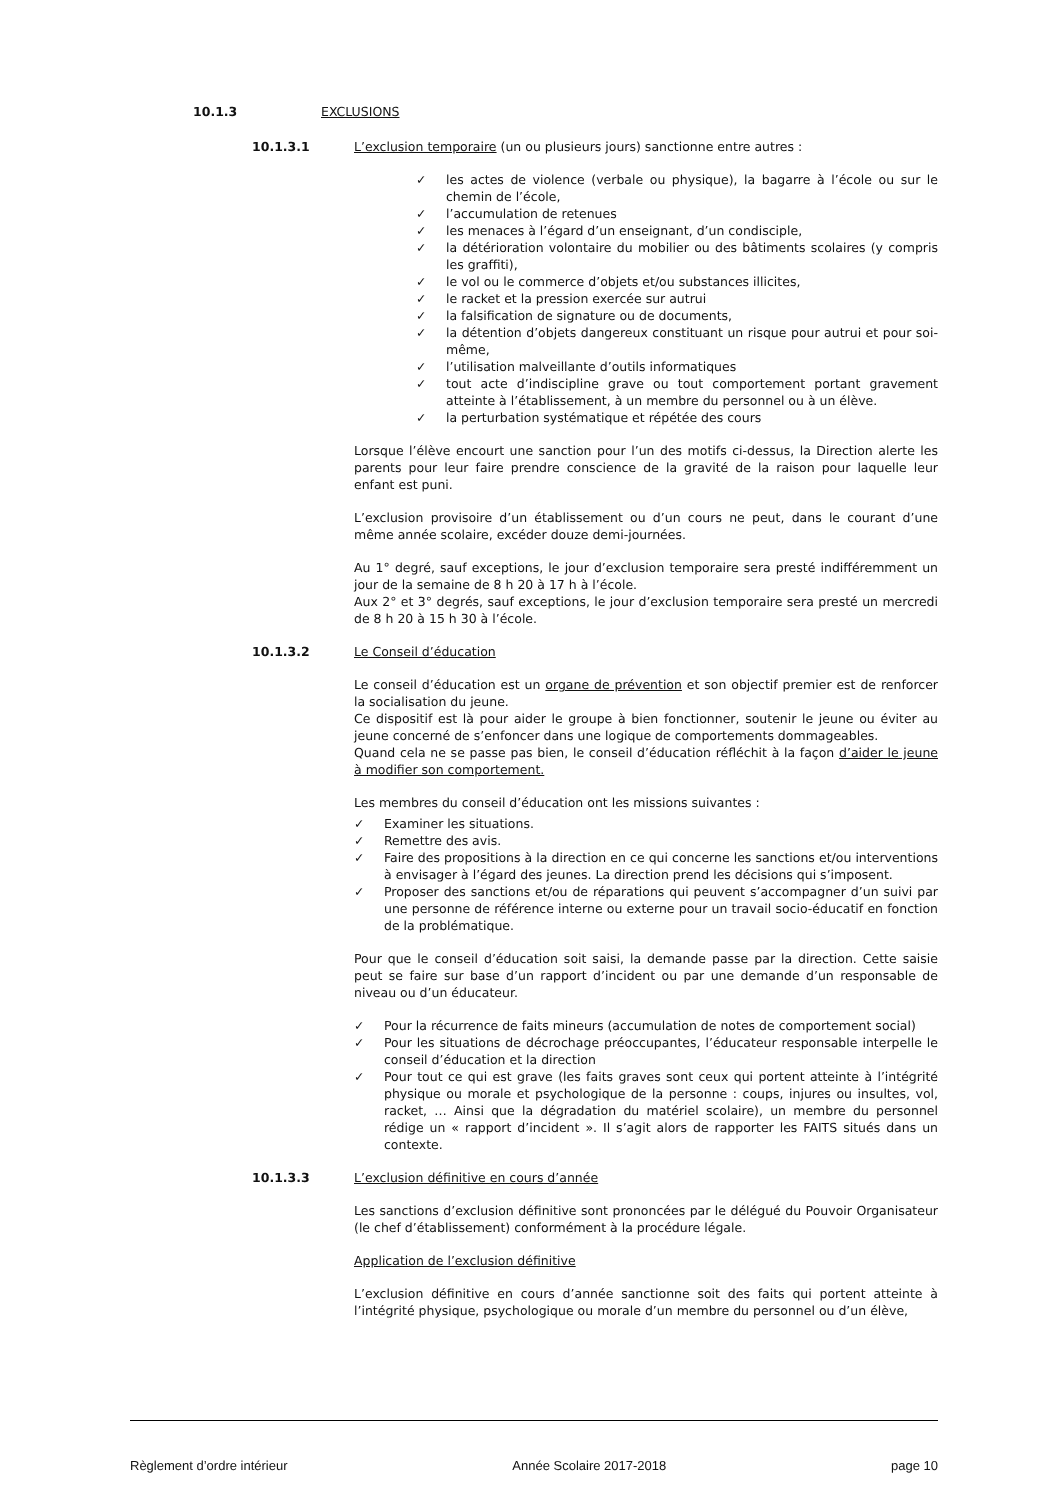10.1.3 EXCLUSIONS
10.1.3.1 L’exclusion temporaire (un ou plusieurs jours) sanctionne entre autres :
✓ les actes de violence (verbale ou physique), la bagarre à l’école ou sur le chemin de l’école,
✓ l’accumulation de retenues
✓ les menaces à l’égard d’un enseignant, d’un condisciple,
✓ la détérioration volontaire du mobilier ou des bâtiments scolaires (y compris les graffiti),
✓ le vol ou le commerce d’objets et/ou substances illicites,
✓ le racket et la pression exercée sur autrui
✓ la falsification de signature ou de documents,
✓ la détention d’objets dangereux constituant un risque pour autrui et pour soi-même,
✓ l’utilisation malveillante d’outils informatiques
✓ tout acte d’indiscipline grave ou tout comportement portant gravement atteinte à l’établissement, à un membre du personnel ou à un élève.
✓ la perturbation systématique et répétée des cours
Lorsque l’élève encourt une sanction pour l’un des motifs ci-dessus, la Direction alerte les parents pour leur faire prendre conscience de la gravité de la raison pour laquelle leur enfant est puni.
L’exclusion provisoire d’un établissement ou d’un cours ne peut, dans le courant d’une même année scolaire, excéder douze demi-journées.
Au 1° degré, sauf exceptions, le jour d’exclusion temporaire sera presté indifféremment un jour de la semaine de 8 h 20 à 17 h à l’école.
Aux 2° et 3° degrés, sauf exceptions, le jour d’exclusion temporaire sera presté un mercredi de 8 h 20 à 15 h 30 à l’école.
10.1.3.2 Le Conseil d’éducation
Le conseil d’éducation est un organe de prévention et son objectif premier est de renforcer la socialisation du jeune.
Ce dispositif est là pour aider le groupe à bien fonctionner, soutenir le jeune ou éviter au jeune concerné de s’enfoncer dans une logique de comportements dommageables.
Quand cela ne se passe pas bien, le conseil d’éducation réfléchit à la façon d’aider le jeune à modifier son comportement.
Les membres du conseil d’éducation ont les missions suivantes :
✓ Examiner les situations.
✓ Remettre des avis.
✓ Faire des propositions à la direction en ce qui concerne les sanctions et/ou interventions à envisager à l’égard des jeunes. La direction prend les décisions qui s’imposent.
✓ Proposer des sanctions et/ou de réparations qui peuvent s’accompagner d’un suivi par une personne de référence interne ou externe pour un travail socio-éducatif en fonction de la problématique.
Pour que le conseil d’éducation soit saisi, la demande passe par la direction. Cette saisie peut se faire sur base d’un rapport d’incident ou par une demande d’un responsable de niveau ou d’un éducateur.
✓ Pour la récurrence de faits mineurs (accumulation de notes de comportement social)
✓ Pour les situations de décrochage préoccupantes, l’éducateur responsable interpelle le conseil d’éducation et la direction
✓ Pour tout ce qui est grave (les faits graves sont ceux qui portent atteinte à l’intégrité physique ou morale et psychologique de la personne : coups, injures ou insultes, vol, racket, … Ainsi que la dégradation du matériel scolaire), un membre du personnel rédige un « rapport d’incident ». Il s’agit alors de rapporter les FAITS situés dans un contexte.
10.1.3.3 L’exclusion définitive en cours d’année
Les sanctions d’exclusion définitive sont prononcées par le délégué du Pouvoir Organisateur (le chef d’établissement) conformément à la procédure légale.
Application de l’exclusion définitive
L’exclusion définitive en cours d’année sanctionne soit des faits qui portent atteinte à l’intégrité physique, psychologique ou morale d’un membre du personnel ou d’un élève,
Règlement d’ordre intérieur Année Scolaire 2017-2018 page 10